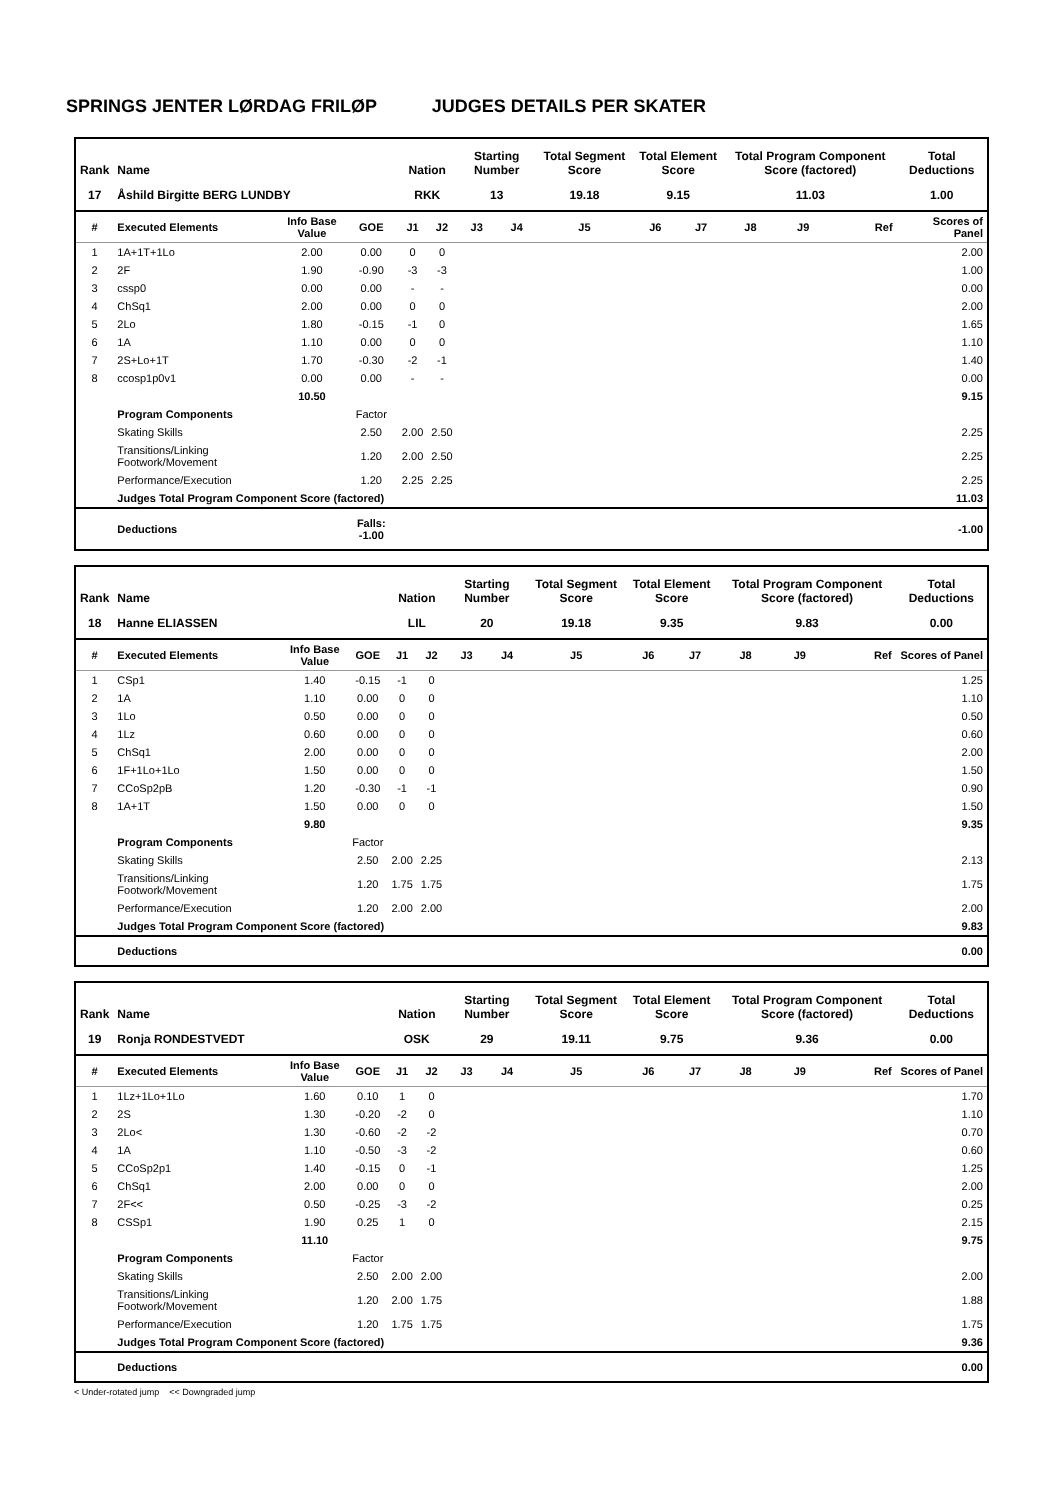SPRINGS JENTER LØRDAG FRILØP JUDGES DETAILS PER SKATER
| Rank | Name | | | Nation | | Starting Number | | Total Segment Score | Total Element Score | | Total Program Component Score (factored) | | | Total Deductions |
| --- | --- | --- | --- | --- | --- | --- | --- | --- | --- | --- | --- | --- | --- | --- |
| 17 | Åshild Birgitte BERG LUNDBY | | | RKK | | 13 | | 19.18 | 9.15 | | 11.03 | | | 1.00 |
| # | Executed Elements | Info Base Value | GOE | J1 | J2 | J3 | J4 | J5 | J6 | J7 | J8 | J9 | Ref | Scores of Panel |
| 1 | 1A+1T+1Lo | 2.00 | 0.00 | 0 | 0 | | | | | | | | | 2.00 |
| 2 | 2F | 1.90 | -0.90 | -3 | -3 | | | | | | | | | 1.00 |
| 3 | cssp0 | 0.00 | 0.00 | - | - | | | | | | | | | 0.00 |
| 4 | ChSq1 | 2.00 | 0.00 | 0 | 0 | | | | | | | | | 2.00 |
| 5 | 2Lo | 1.80 | -0.15 | -1 | 0 | | | | | | | | | 1.65 |
| 6 | 1A | 1.10 | 0.00 | 0 | 0 | | | | | | | | | 1.10 |
| 7 | 2S+Lo+1T | 1.70 | -0.30 | -2 | -1 | | | | | | | | | 1.40 |
| 8 | ccosp1p0v1 | 0.00 | 0.00 | - | - | | | | | | | | | 0.00 |
| | | 10.50 | | | | | | | | | | | | 9.15 |
| | Program Components | | Factor | | | | | | | | | | | |
| | Skating Skills | | 2.50 | 2.00 | 2.50 | | | | | | | | | 2.25 |
| | Transitions/Linking Footwork/Movement | | 1.20 | 2.00 | 2.50 | | | | | | | | | 2.25 |
| | Performance/Execution | | 1.20 | 2.25 | 2.25 | | | | | | | | | 2.25 |
| | Judges Total Program Component Score (factored) | | | | | | | | | | | | | 11.03 |
| | Deductions | | Falls: -1.00 | | | | | | | | | | | -1.00 |
| Rank | Name | | | Nation | | Starting Number | | Total Segment Score | Total Element Score | | Total Program Component Score (factored) | | | Total Deductions |
| --- | --- | --- | --- | --- | --- | --- | --- | --- | --- | --- | --- | --- | --- | --- |
| 18 | Hanne ELIASSEN | | | LIL | | 20 | | 19.18 | 9.35 | | 9.83 | | | 0.00 |
| # | Executed Elements | Info Base Value | GOE | J1 | J2 | J3 | J4 | J5 | J6 | J7 | J8 | J9 | Ref | Scores of Panel |
| 1 | CSp1 | 1.40 | -0.15 | -1 | 0 | | | | | | | | | 1.25 |
| 2 | 1A | 1.10 | 0.00 | 0 | 0 | | | | | | | | | 1.10 |
| 3 | 1Lo | 0.50 | 0.00 | 0 | 0 | | | | | | | | | 0.50 |
| 4 | 1Lz | 0.60 | 0.00 | 0 | 0 | | | | | | | | | 0.60 |
| 5 | ChSq1 | 2.00 | 0.00 | 0 | 0 | | | | | | | | | 2.00 |
| 6 | 1F+1Lo+1Lo | 1.50 | 0.00 | 0 | 0 | | | | | | | | | 1.50 |
| 7 | CCoSp2pB | 1.20 | -0.30 | -1 | -1 | | | | | | | | | 0.90 |
| 8 | 1A+1T | 1.50 | 0.00 | 0 | 0 | | | | | | | | | 1.50 |
| | | 9.80 | | | | | | | | | | | | 9.35 |
| | Program Components | | Factor | | | | | | | | | | | |
| | Skating Skills | | 2.50 | 2.00 | 2.25 | | | | | | | | | 2.13 |
| | Transitions/Linking Footwork/Movement | | 1.20 | 1.75 | 1.75 | | | | | | | | | 1.75 |
| | Performance/Execution | | 1.20 | 2.00 | 2.00 | | | | | | | | | 2.00 |
| | Judges Total Program Component Score (factored) | | | | | | | | | | | | | 9.83 |
| | Deductions | | | | | | | | | | | | | 0.00 |
| Rank | Name | | | Nation | | Starting Number | | Total Segment Score | Total Element Score | | Total Program Component Score (factored) | | | Total Deductions |
| --- | --- | --- | --- | --- | --- | --- | --- | --- | --- | --- | --- | --- | --- | --- |
| 19 | Ronja RONDESTVEDT | | | OSK | | 29 | | 19.11 | 9.75 | | 9.36 | | | 0.00 |
| # | Executed Elements | Info Base Value | GOE | J1 | J2 | J3 | J4 | J5 | J6 | J7 | J8 | J9 | Ref | Scores of Panel |
| 1 | 1Lz+1Lo+1Lo | 1.60 | 0.10 | 1 | 0 | | | | | | | | | 1.70 |
| 2 | 2S | 1.30 | -0.20 | -2 | 0 | | | | | | | | | 1.10 |
| 3 | 2Lo< | 1.30 | -0.60 | -2 | -2 | | | | | | | | | 0.70 |
| 4 | 1A | 1.10 | -0.50 | -3 | -2 | | | | | | | | | 0.60 |
| 5 | CCoSp2p1 | 1.40 | -0.15 | 0 | -1 | | | | | | | | | 1.25 |
| 6 | ChSq1 | 2.00 | 0.00 | 0 | 0 | | | | | | | | | 2.00 |
| 7 | 2F<< | 0.50 | -0.25 | -3 | -2 | | | | | | | | | 0.25 |
| 8 | CSSp1 | 1.90 | 0.25 | 1 | 0 | | | | | | | | | 2.15 |
| | | 11.10 | | | | | | | | | | | | 9.75 |
| | Program Components | | Factor | | | | | | | | | | | |
| | Skating Skills | | 2.50 | 2.00 | 2.00 | | | | | | | | | 2.00 |
| | Transitions/Linking Footwork/Movement | | 1.20 | 2.00 | 1.75 | | | | | | | | | 1.88 |
| | Performance/Execution | | 1.20 | 1.75 | 1.75 | | | | | | | | | 1.75 |
| | Judges Total Program Component Score (factored) | | | | | | | | | | | | | 9.36 |
| | Deductions | | | | | | | | | | | | | 0.00 |
< Under-rotated jump << Downgraded jump